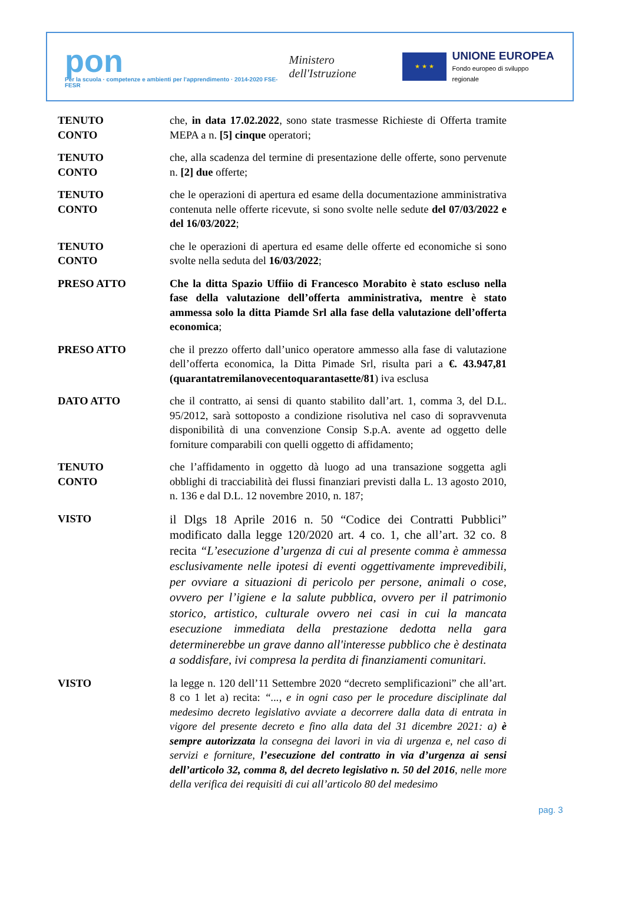pon
Per la scuola · competenze e ambienti per l'apprendimento · 2014-2020 FSE-FESR
Ministero dell'Istruzione
★ ★ ★
UNIONE EUROPEA
Fondo europeo di sviluppo regionale
TENUTO
CONTO
che, in data 17.02.2022, sono state trasmesse Richieste di Offerta tramite MEPA a n. [5] cinque operatori;
TENUTO
CONTO
che, alla scadenza del termine di presentazione delle offerte, sono pervenute n. [2] due offerte;
TENUTO
CONTO
che le operazioni di apertura ed esame della documentazione amministrativa contenuta nelle offerte ricevute, si sono svolte nelle sedute del 07/03/2022 e del 16/03/2022;
TENUTO
CONTO
che le operazioni di apertura ed esame delle offerte ed economiche si sono svolte nella seduta del 16/03/2022;
PRESO ATTO Che la ditta Spazio Uffiio di Francesco Morabito è stato escluso nella fase della valutazione dell’offerta amministrativa, mentre è stato ammessa solo la ditta Piamde Srl alla fase della valutazione dell’offerta economica;
PRESO ATTO che il prezzo offerto dall’unico operatore ammesso alla fase di valutazione dell’offerta economica, la Ditta Pimade Srl, risulta pari a €. 43.947,81 (quarantatremilanovecentoquarantasette/81) iva esclusa
DATO ATTO che il contratto, ai sensi di quanto stabilito dall’art. 1, comma 3, del D.L. 95/2012, sarà sottoposto a condizione risolutiva nel caso di sopravvenuta disponibilità di una convenzione Consip S.p.A. avente ad oggetto delle forniture comparabili con quelli oggetto di affidamento;
TENUTO
CONTO
che l’affidamento in oggetto dà luogo ad una transazione soggetta agli obblighi di tracciabilità dei flussi finanziari previsti dalla L. 13 agosto 2010, n. 136 e dal D.L. 12 novembre 2010, n. 187;
VISTO
il Dlgs 18 Aprile 2016 n. 50 “Codice dei Contratti Pubblici” modificato dalla legge 120/2020 art. 4 co. 1, che all’art. 32 co. 8 recita “L’esecuzione d’urgenza di cui al presente comma è ammessa esclusivamente nelle ipotesi di eventi oggettivamente imprevedibili, per ovviare a situazioni di pericolo per persone, animali o cose, ovvero per l’igiene e la salute pubblica, ovvero per il patrimonio storico, artistico, culturale ovvero nei casi in cui la mancata esecuzione immediata della prestazione dedotta nella gara determinerebbe un grave danno all'interesse pubblico che è destinata a soddisfare, ivi compresa la perdita di finanziamenti comunitari.
VISTO la legge n. 120 dell’11 Settembre 2020 “decreto semplificazioni” che all’art. 8 co 1 let a) recita: “..., e in ogni caso per le procedure disciplinate dal medesimo decreto legislativo avviate a decorrere dalla data di entrata in vigore del presente decreto e fino alla data del 31 dicembre 2021: a) è sempre autorizzata la consegna dei lavori in via di urgenza e, nel caso di servizi e forniture, l’esecuzione del contratto in via d’urgenza ai sensi dell’articolo 32, comma 8, del decreto legislativo n. 50 del 2016, nelle more della verifica dei requisiti di cui all’articolo 80 del medesimo
pag. 3